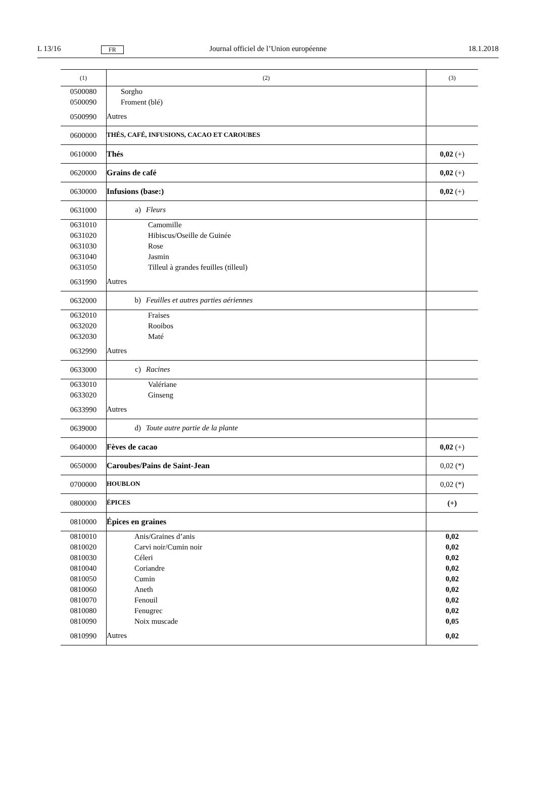L 13/16 FR Journal officiel de l’Union européenne 18.1.2018
| (1) | (2) | (3) |
| --- | --- | --- |
| 0500080 | Sorgho | |
| 0500090 | Froment (blé) | |
| 0500990 | Autres | |
| 0600000 | THÉS, CAFÉ, INFUSIONS, CACAO ET CAROUBES | |
| 0610000 | Thés | 0,02 (+) |
| 0620000 | Grains de café | 0,02 (+) |
| 0630000 | Infusions (base:) | 0,02 (+) |
| 0631000 | a) Fleurs | |
| 0631010 | Camomille | |
| 0631020 | Hibiscus/Oseille de Guinée | |
| 0631030 | Rose | |
| 0631040 | Jasmin | |
| 0631050 | Tilleul à grandes feuilles (tilleul) | |
| 0631990 | Autres | |
| 0632000 | b) Feuilles et autres parties aériennes | |
| 0632010 | Fraises | |
| 0632020 | Rooibos | |
| 0632030 | Maté | |
| 0632990 | Autres | |
| 0633000 | c) Racines | |
| 0633010 | Valériane | |
| 0633020 | Ginseng | |
| 0633990 | Autres | |
| 0639000 | d) Toute autre partie de la plante | |
| 0640000 | Fèves de cacao | 0,02 (+) |
| 0650000 | Caroubes/Pains de Saint-Jean | 0,02 (*) |
| 0700000 | HOUBLON | 0,02 (*) |
| 0800000 | ÉPICES | (+) |
| 0810000 | Épices en graines | |
| 0810010 | Anis/Graines d’anis | 0,02 |
| 0810020 | Carvi noir/Cumin noir | 0,02 |
| 0810030 | Céleri | 0,02 |
| 0810040 | Coriandre | 0,02 |
| 0810050 | Cumin | 0,02 |
| 0810060 | Aneth | 0,02 |
| 0810070 | Fenouil | 0,02 |
| 0810080 | Fenugrec | 0,02 |
| 0810090 | Noix muscade | 0,05 |
| 0810990 | Autres | 0,02 |